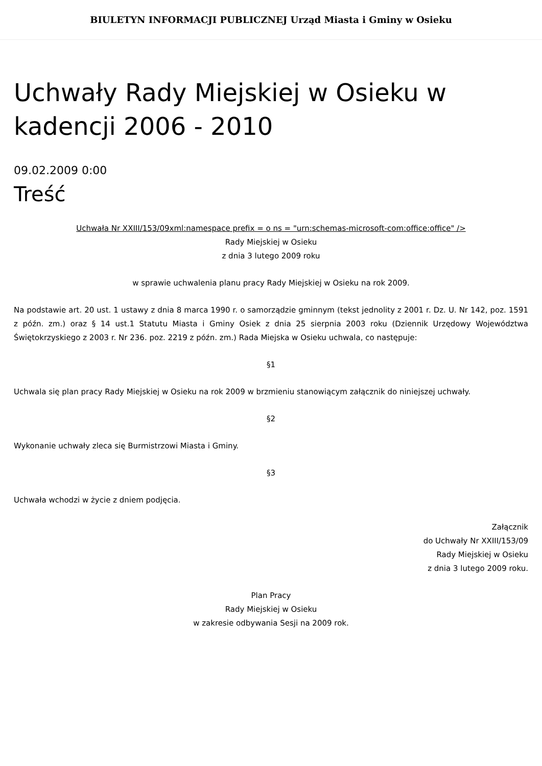BIULETYN INFORMACJI PUBLICZNEJ Urząd Miasta i Gminy w Osieku
Uchwały Rady Miejskiej w Osieku w kadencji 2006 - 2010
09.02.2009 0:00
Treść
Uchwała Nr XXIII/153/09xml:namespace prefix = o ns = "urn:schemas-microsoft-com:office:office" />
Rady Miejskiej w Osieku
z dnia 3 lutego 2009 roku
w sprawie uchwalenia planu pracy Rady Miejskiej w Osieku na rok 2009.
Na podstawie art. 20 ust. 1 ustawy z dnia 8 marca 1990 r. o samorządzie gminnym (tekst jednolity z 2001 r. Dz. U. Nr 142, poz. 1591 z późn. zm.) oraz § 14 ust.1 Statutu Miasta i Gminy Osiek z dnia 25 sierpnia 2003 roku (Dziennik Urzędowy Województwa Świętokrzyskiego z 2003 r. Nr 236. poz. 2219 z późn. zm.) Rada Miejska w Osieku uchwala, co następuje:
§1
Uchwala się plan pracy Rady Miejskiej w Osieku na rok 2009 w brzmieniu stanowiącym załącznik do niniejszej uchwały.
§2
Wykonanie uchwały zleca się Burmistrzowi Miasta i Gminy.
§3
Uchwała wchodzi w życie z dniem podjęcia.
Załącznik
do Uchwały Nr XXIII/153/09
Rady Miejskiej w Osieku
z dnia 3 lutego 2009 roku.
Plan Pracy
Rady Miejskiej w Osieku
w zakresie odbywania Sesji na 2009 rok.